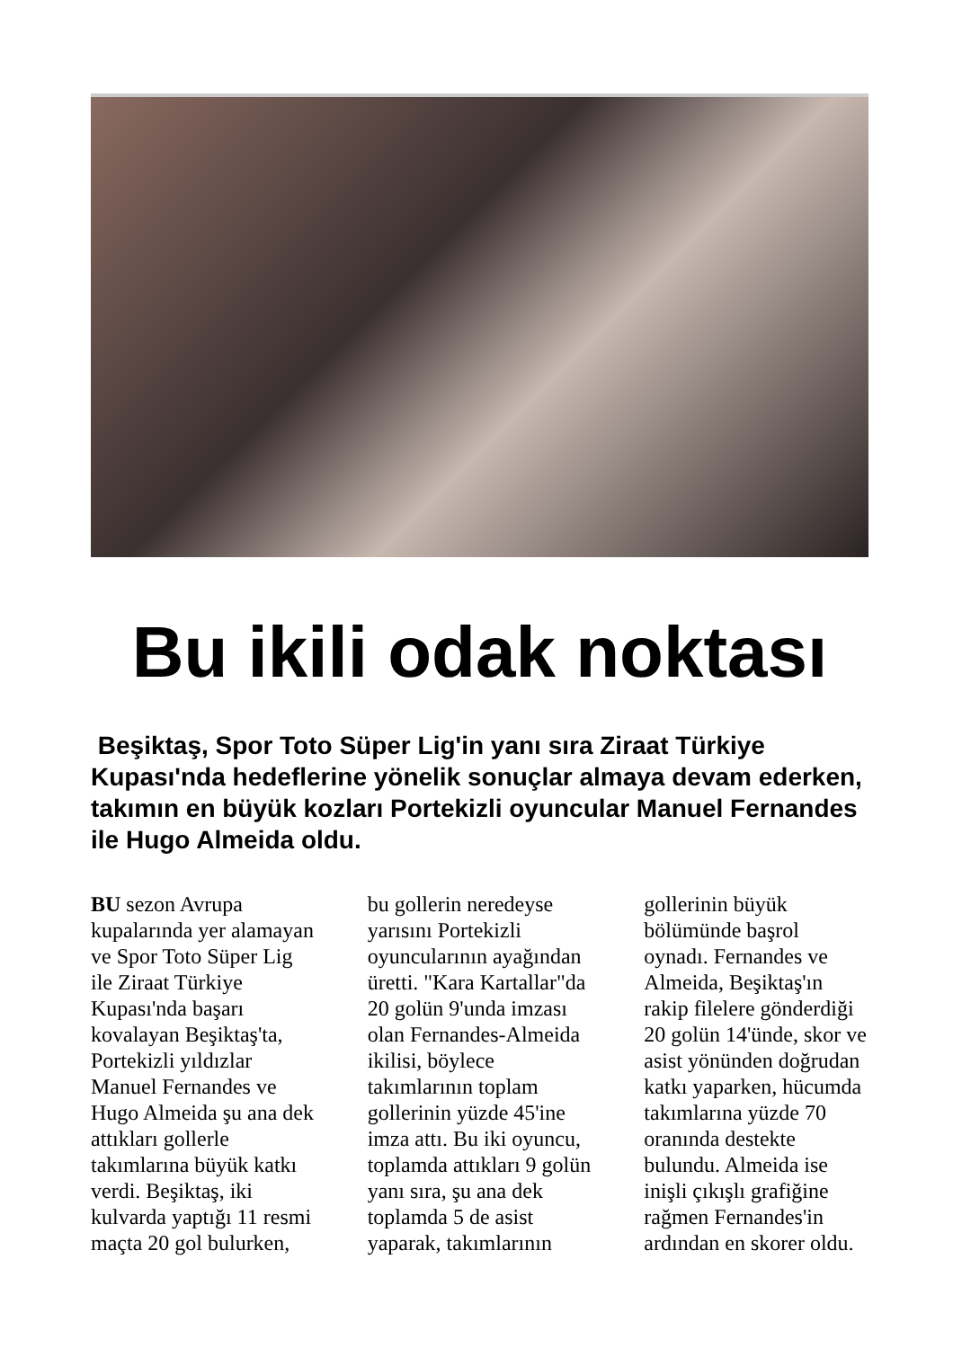Bu ikili odak noktası
Beşiktaş, Spor Toto Süper Lig'in yanı sıra Ziraat Türkiye Kupası'nda hedeflerine yönelik sonuçlar almaya devam ederken, takımın en büyük kozları Portekizli oyuncular Manuel Fernandes ile Hugo Almeida oldu.
BU sezon Avrupa kupalarında yer alamayan ve Spor Toto Süper Lig ile Ziraat Türkiye Kupası'nda başarı kovalayan Beşiktaş'ta, Portekizli yıldızlar Manuel Fernandes ve Hugo Almeida şu ana dek attıkları gollerle takımlarına büyük katkı verdi. Beşiktaş, iki kulvarda yaptığı 11 resmi maçta 20 gol bulurken, bu gollerin neredeyse yarısını Portekizli oyuncularının ayağından üretti. "Kara Kartallar"da 20 golün 9'unda imzası olan Fernandes-Almeida ikilisi, böylece takımlarının toplam gollerinin yüzde 45'ine imza attı. Bu iki oyuncu, toplamda attıkları 9 golün yanı sıra, şu ana dek toplamda 5 de asist yaparak, takımlarının gollerinin büyük bölümünde başrol oynadı. Fernandes ve Almeida, Beşiktaş'ın rakip filelere gönderdiği 20 golün 14'ünde, skor ve asist yönünden doğrudan katkı yaparken, hücumda takımlarına yüzde 70 oranında destekte bulundu. Almeida ise inişli çıkışlı grafiğine rağmen Fernandes'in ardından en skorer oldu.